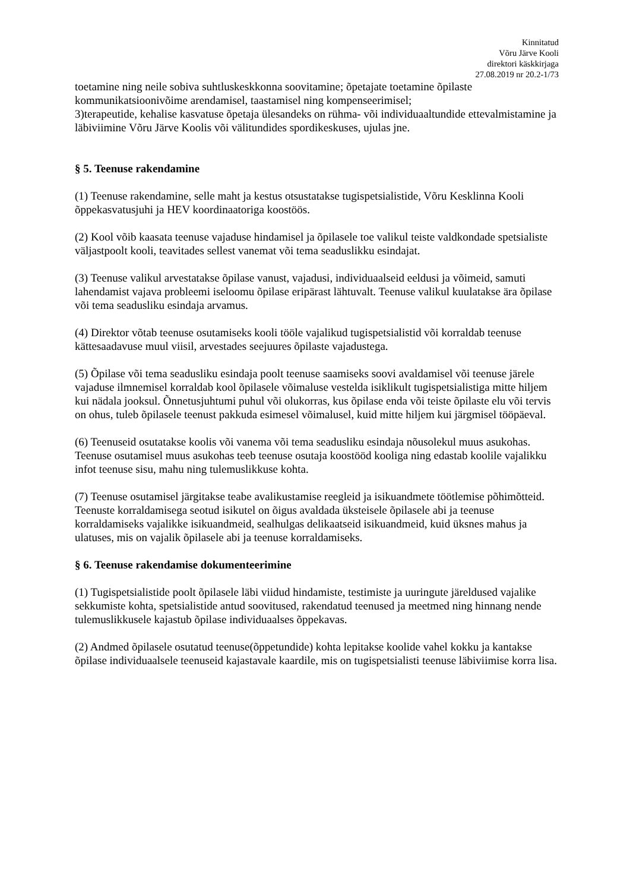Kinnitatud
Võru Järve Kooli
direktori käskkirjaga
27.08.2019 nr 20.2-1/73
toetamine ning neile sobiva suhtluskeskkonna soovitamine; õpetajate toetamine õpilaste kommunikatsioonivõime arendamisel, taastamisel ning kompenseerimisel;
3)terapeutide, kehalise kasvatuse õpetaja ülesandeks on rühma- või individuaaltundide ettevalmistamine ja läbiviimine Võru Järve Koolis või välitundides spordikeskuses, ujulas jne.
§ 5. Teenuse rakendamine
(1) Teenuse rakendamine, selle maht ja kestus otsustatakse tugispetsialistide, Võru Kesklinna Kooli õppekasvatusjuhi ja HEV koordinaatoriga koostöös.
(2) Kool võib kaasata teenuse vajaduse hindamisel ja õpilasele toe valikul teiste valdkondade spetsialiste väljastpoolt kooli, teavitades sellest vanemat või tema seaduslikku esindajat.
(3) Teenuse valikul arvestatakse õpilase vanust, vajadusi, individuaalseid eeldusi ja võimeid, samuti lahendamist vajava probleemi iseloomu õpilase eripärast lähtuvalt. Teenuse valikul kuulatakse ära õpilase või tema seadusliku esindaja arvamus.
(4) Direktor võtab teenuse osutamiseks kooli tööle vajalikud tugispetsialistid või korraldab teenuse kättesaadavuse muul viisil, arvestades seejuures õpilaste vajadustega.
(5) Õpilase või tema seadusliku esindaja poolt teenuse saamiseks soovi avaldamisel või teenuse järele vajaduse ilmnemisel korraldab kool õpilasele võimaluse vestelda isiklikult tugispetsialistiga mitte hiljem kui nädala jooksul. Õnnetusjuhtumi puhul või olukorras, kus õpilase enda või teiste õpilaste elu või tervis on ohus, tuleb õpilasele teenust pakkuda esimesel võimalusel, kuid mitte hiljem kui järgmisel tööpäeval.
(6) Teenuseid osutatakse koolis või vanema või tema seadusliku esindaja nõusolekul muus asukohas. Teenuse osutamisel muus asukohas teeb teenuse osutaja koostööd kooliga ning edastab koolile vajalikku infot teenuse sisu, mahu ning tulemuslikkuse kohta.
(7) Teenuse osutamisel järgitakse teabe avalikustamise reegleid ja isikuandmete töötlemise põhimõtteid. Teenuste korraldamisega seotud isikutel on õigus avaldada üksteisele õpilasele abi ja teenuse korraldamiseks vajalikke isikuandmeid, sealhulgas delikaatseid isikuandmeid, kuid üksnes mahus ja ulatuses, mis on vajalik õpilasele abi ja teenuse korraldamiseks.
§ 6. Teenuse rakendamise dokumenteerimine
(1) Tugispetsialistide poolt õpilasele läbi viidud hindamiste, testimiste ja uuringute järeldused vajalike sekkumiste kohta, spetsialistide antud soovitused, rakendatud teenused ja meetmed ning hinnang nende tulemuslikkusele kajastub õpilase individuaalses õppekavas.
(2) Andmed õpilasele osutatud teenuse(õppetundide) kohta lepitakse koolide vahel kokku ja kantakse õpilase individuaalsele teenuseid kajastavale kaardile, mis on tugispetsialisti teenuse läbiviimise korra lisa.